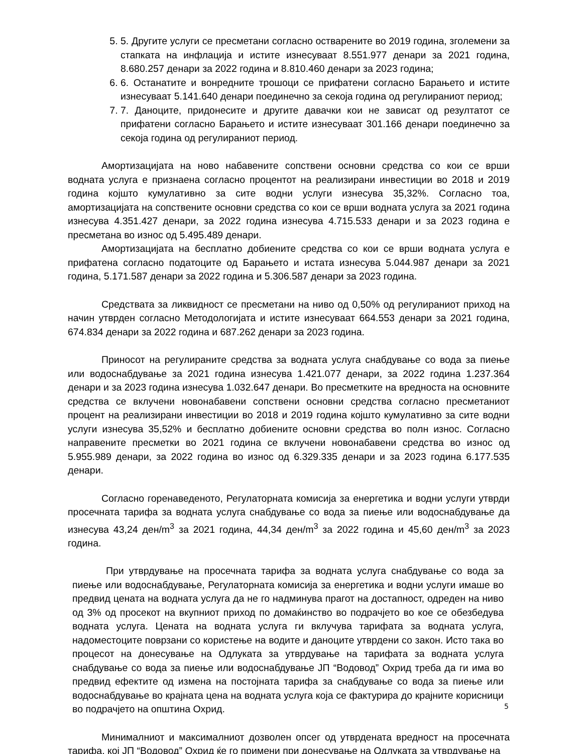5. 5. Другите услуги се пресметани согласно остварените во 2019 година, зголемени за стапката на инфлација и истите изнесуваат 8.551.977 денари за 2021 година, 8.680.257 денари за 2022 година и 8.810.460 денари за 2023 година;
6. 6. Останатите и вонредните трошоци се прифатени согласно Барањето и истите изнесуваат 5.141.640 денари поединечно за секоја година од регулираниот период;
7. 7. Даноците, придонесите и другите давачки кои не зависат од резултатот се прифатени согласно Барањето и истите изнесуваат 301.166 денари поединечно за секоја година од регулираниот период.
Амортизацијата на ново набавените сопствени основни средства со кои се врши водната услуга е признаена согласно процентот на реализирани инвестиции во 2018 и 2019 година којшто кумулативно за сите водни услуги изнесува 35,32%. Согласно тоа, амортизацијата на сопствените основни средства со кои се врши водната услуга за 2021 година изнесува 4.351.427 денари, за 2022 година изнесува 4.715.533 денари и за 2023 година е пресметана во износ од 5.495.489 денари.
Амортизацијата на бесплатно добиените средства со кои се врши водната услуга е прифатена согласно податоците од Барањето и истата изнесува 5.044.987 денари за 2021 година, 5.171.587 денари за 2022 година и 5.306.587 денари за 2023 година.
Средствата за ликвидност се пресметани на ниво од 0,50% од регулираниот приход на начин утврден согласно Методологијата и истите изнесуваат 664.553 денари за 2021 година, 674.834 денари за 2022 година и 687.262 денари за 2023 година.
Приносот на регулираните средства за водната услуга снабдување со вода за пиење или водоснабдување за 2021 година изнесува 1.421.077 денари, за 2022 година 1.237.364 денари и за 2023 година изнесува 1.032.647 денари. Во пресметките на вредноста на основните средства се вклучени новонабавени сопствени основни средства согласно пресметаниот процент на реализирани инвестиции во 2018 и 2019 година којшто кумулативно за сите водни услуги изнесува 35,52% и бесплатно добиените основни средства во полн износ. Согласно направените пресметки во 2021 година се вклучени новонабавени средства во износ од 5.955.989 денари, за 2022 година во износ од 6.329.335 денари и за 2023 година 6.177.535 денари.
Согласно горенаведеното, Регулаторната комисија за енергетика и водни услуги утврди просечната тарифа за водната услуга снабдување со вода за пиење или водоснабдување да изнесува 43,24 ден/m<sup>3</sup> за 2021 година, 44,34 ден/m<sup>3</sup> за 2022 година и 45,60 ден/m<sup>3</sup> за 2023 година.
При утврдување на просечната тарифа за водната услуга снабдување со вода за пиење или водоснабдување, Регулаторната комисија за енергетика и водни услуги имаше во предвид цената на водната услуга да не го надминува прагот на достапност, одреден на ниво од 3% од просекот на вкупниот приход по домаќинство во подрачјето во кое се обезбедува водната услуга. Цената на водната услуга ги вклучува тарифата за водната услуга, надоместоците поврзани со користење на водите и даноците утврдени со закон. Исто така во процесот на донесување на Одлуката за утврдување на тарифата за водната услуга снабдување со вода за пиење или водоснабдување ЈП “Водовод” Охрид треба да ги има во предвид ефектите од измена на постојната тарифа за снабдување со вода за пиење или водоснабдување во крајната цена на водната услуга која се фактурира до крајните корисници во подрачјето на општина Охрид.
Минималниот и максималниот дозволен опсег од утврдената вредност на просечната тарифа, кој ЈП “Водовод” Охрид ќе го примени при донесување на Одлуката за утврдување на
5